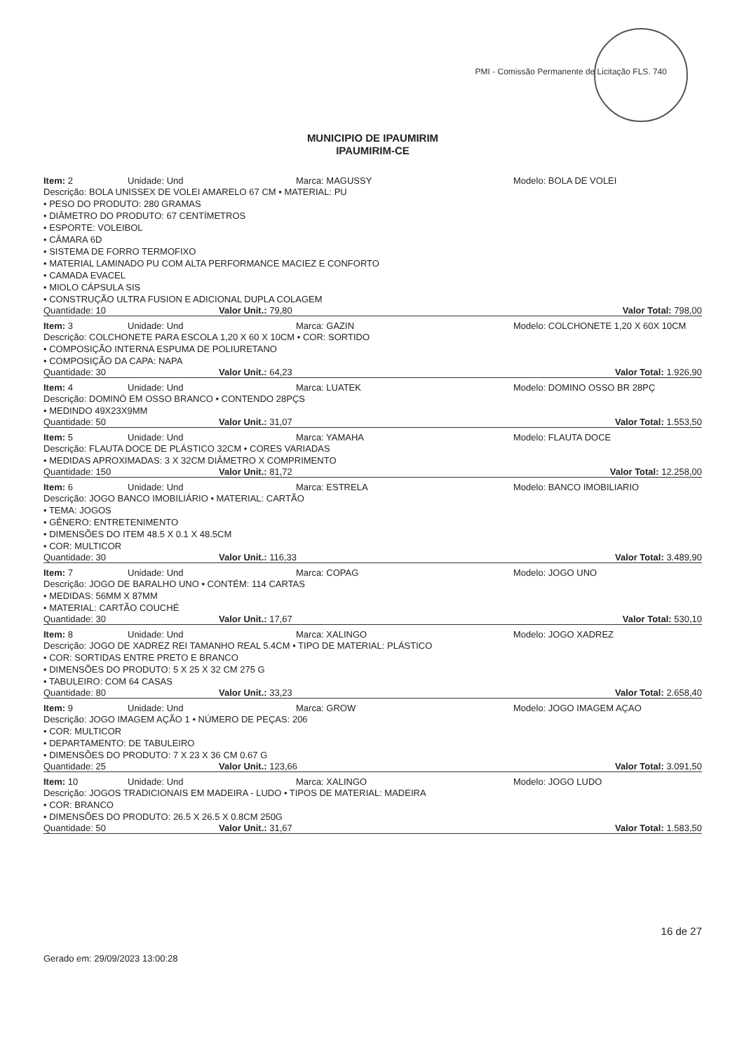PMI - Comissão Permanente de Licitação FLS. 740
MUNICIPIO DE IPAUMIRIM
IPAUMIRIM-CE
Item: 2 Unidade: Und Marca: MAGUSSY Modelo: BOLA DE VOLEI
Descrição: BOLA UNISSEX DE VOLEI AMARELO 67 CM • MATERIAL: PU
• PESO DO PRODUTO: 280 GRAMAS
• DIÂMETRO DO PRODUTO: 67 CENTÍMETROS
• ESPORTE: VOLEIBOL
• CÂMARA 6D
• SISTEMA DE FORRO TERMOFIXO
• MATERIAL LAMINADO PU COM ALTA PERFORMANCE MACIEZ E CONFORTO
• CAMADA EVACEL
• MIOLO CÁPSULA SIS
• CONSTRUÇÃO ULTRA FUSION E ADICIONAL DUPLA COLAGEM
Quantidade: 10 Valor Unit.: 79,80 Valor Total: 798,00
Item: 3 Unidade: Und Marca: GAZIN Modelo: COLCHONETE 1,20 X 60X 10CM
Descrição: COLCHONETE PARA ESCOLA 1,20 X 60 X 10CM • COR: SORTIDO
• COMPOSIÇÃO INTERNA ESPUMA DE POLIURETANO
• COMPOSIÇÃO DA CAPA: NAPA
Quantidade: 30 Valor Unit.: 64,23 Valor Total: 1.926,90
Item: 4 Unidade: Und Marca: LUATEK Modelo: DOMINO OSSO BR 28PÇ
Descrição: DOMINÓ EM OSSO BRANCO • CONTENDO 28PÇS
• MEDINDO 49X23X9MM
Quantidade: 50 Valor Unit.: 31,07 Valor Total: 1.553,50
Item: 5 Unidade: Und Marca: YAMAHA Modelo: FLAUTA DOCE
Descrição: FLAUTA DOCE DE PLÁSTICO 32CM • CORES VARIADAS
• MEDIDAS APROXIMADAS: 3 X 32CM DIÂMETRO X COMPRIMENTO
Quantidade: 150 Valor Unit.: 81,72 Valor Total: 12.258,00
Item: 6 Unidade: Und Marca: ESTRELA Modelo: BANCO IMOBILIARIO
Descrição: JOGO BANCO IMOBILIÁRIO • MATERIAL: CARTÃO
• TEMA: JOGOS
• GÊNERO: ENTRETENIMENTO
• DIMENSÕES DO ITEM 48.5 X 0.1 X 48.5CM
• COR: MULTICOR
Quantidade: 30 Valor Unit.: 116,33 Valor Total: 3.489,90
Item: 7 Unidade: Und Marca: COPAG Modelo: JOGO UNO
Descrição: JOGO DE BARALHO UNO • CONTÉM: 114 CARTAS
• MEDIDAS: 56MM X 87MM
• MATERIAL: CARTÃO COUCHÉ
Quantidade: 30 Valor Unit.: 17,67 Valor Total: 530,10
Item: 8 Unidade: Und Marca: XALINGO Modelo: JOGO XADREZ
Descrição: JOGO DE XADREZ REI TAMANHO REAL 5.4CM • TIPO DE MATERIAL: PLÁSTICO
• COR: SORTIDAS ENTRE PRETO E BRANCO
• DIMENSÕES DO PRODUTO: 5 X 25 X 32 CM 275 G
• TABULEIRO: COM 64 CASAS
Quantidade: 80 Valor Unit.: 33,23 Valor Total: 2.658,40
Item: 9 Unidade: Und Marca: GROW Modelo: JOGO IMAGEM AÇAO
Descrição: JOGO IMAGEM AÇÃO 1 • NÚMERO DE PEÇAS: 206
• COR: MULTICOR
• DEPARTAMENTO: DE TABULEIRO
• DIMENSÕES DO PRODUTO: 7 X 23 X 36 CM 0.67 G
Quantidade: 25 Valor Unit.: 123,66 Valor Total: 3.091,50
Item: 10 Unidade: Und Marca: XALINGO Modelo: JOGO LUDO
Descrição: JOGOS TRADICIONAIS EM MADEIRA - LUDO • TIPOS DE MATERIAL: MADEIRA
• COR: BRANCO
• DIMENSÕES DO PRODUTO: 26.5 X 26.5 X 0.8CM 250G
Quantidade: 50 Valor Unit.: 31,67 Valor Total: 1.583,50
Gerado em: 29/09/2023 13:00:28 16 de 27